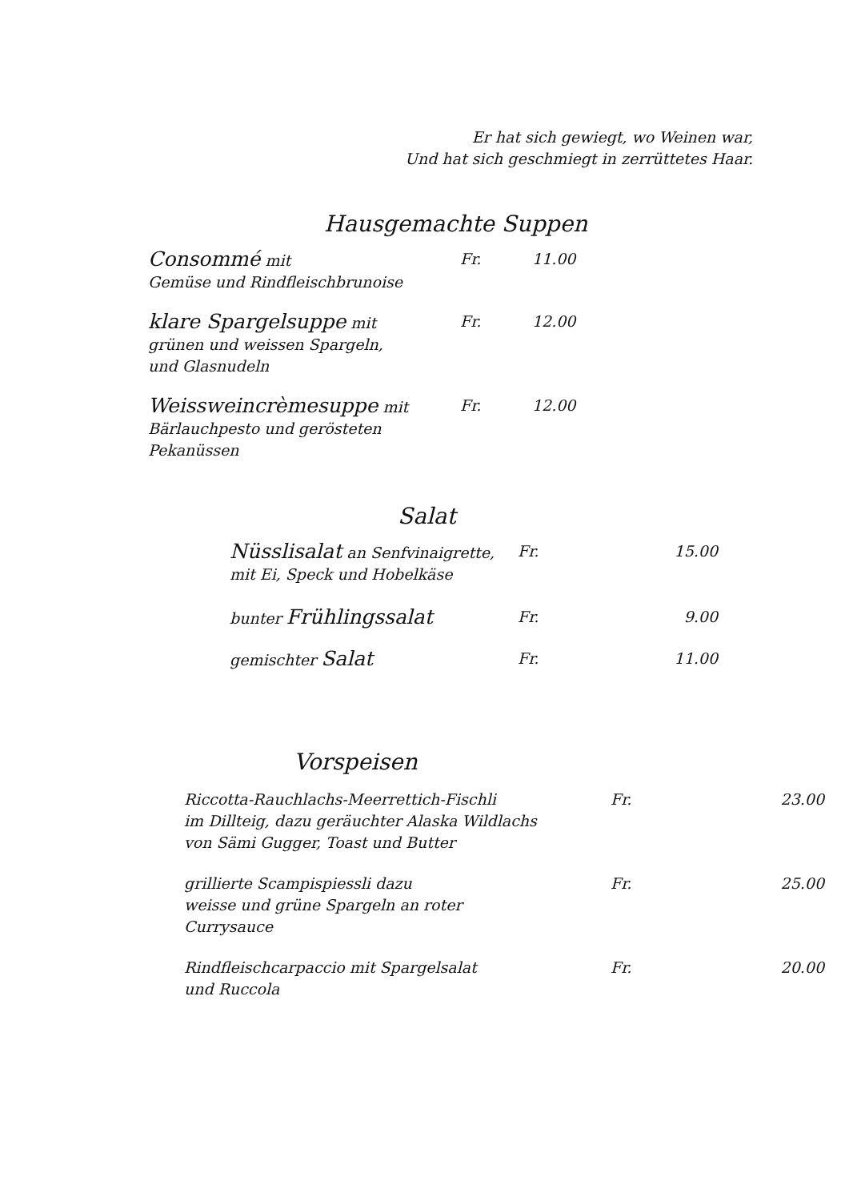Er hat sich gewiegt, wo Weinen war,
Und hat sich geschmiegt in zerrüttetes Haar.
Hausgemachte Suppen
| Consommé mit Gemüse und Rindfleischbrunoise | Fr. | 11.00 |
| klare Spargelsuppe mit grünen und weissen Spargeln, und Glasnudeln | Fr. | 12.00 |
| Weissweincrèmesuppe mit Bärlauchpesto und gerösteten Pekanüssen | Fr. | 12.00 |
Salat
| Nüsslisalat an Senfvinaigrette, mit Ei, Speck und Hobelkäse | Fr. | 15.00 |
| bunter Frühlingssalat | Fr. | 9.00 |
| gemischter Salat | Fr. | 11.00 |
Vorspeisen
| Riccotta-Rauchlachs-Meerrettich-Fischli im Dillteig, dazu geräuchter Alaska Wildlachs von Sämi Gugger, Toast und Butter | Fr. | 23.00 |
| grillierte Scampispiessli dazu weisse und grüne Spargeln an roter Currysauce | Fr. | 25.00 |
| Rindfleischcarpaccio mit Spargelsalat und Ruccola | Fr. | 20.00 |